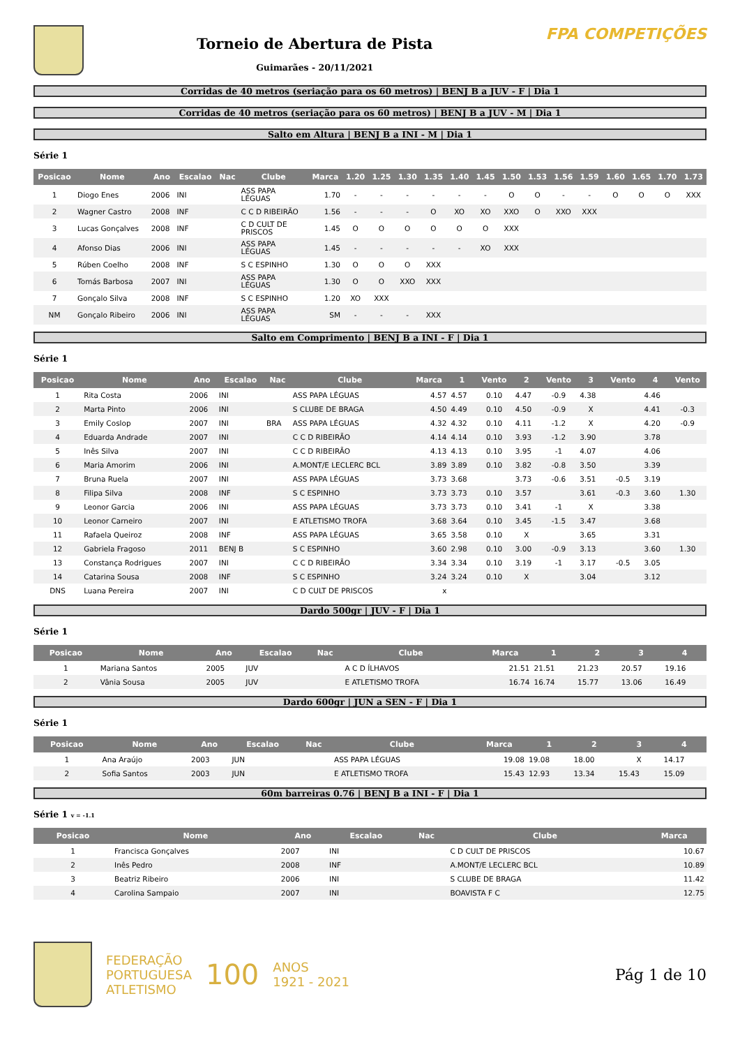Torneio de Abertura de Pista
Guimarães - 20/11/2021
FPA COMPETIÇÕES
Corridas de 40 metros (seriação para os 60 metros) | BENJ B a JUV - F | Dia 1
Corridas de 40 metros (seriação para os 60 metros) | BENJ B a JUV - M | Dia 1
Salto em Altura | BENJ B a INI - M | Dia 1
Série 1
| Posicao | Nome | Ano | Escalao | Nac | Clube | Marca | 1.20 | 1.25 | 1.30 | 1.35 | 1.40 | 1.45 | 1.50 | 1.53 | 1.56 | 1.59 | 1.60 | 1.65 | 1.70 | 1.73 |
| --- | --- | --- | --- | --- | --- | --- | --- | --- | --- | --- | --- | --- | --- | --- | --- | --- | --- | --- | --- | --- |
| 1 | Diogo Enes | 2006 | INI | | ASS PAPA LÉGUAS | 1.70 | - | - | - | - | - | - | O | O | - | - | O | O | O | XXX |
| 2 | Wagner Castro | 2008 | INF | | C C D RIBEIRÃO | 1.56 | - | - | - | O | XO | XO | XXO | O | XXO | XXX | | | | |
| 3 | Lucas Gonçalves | 2008 | INF | | C D CULT DE PRISCOS | 1.45 | O | O | O | O | O | O | XXX | | | | | | | |
| 4 | Afonso Dias | 2006 | INI | | ASS PAPA LÉGUAS | 1.45 | - | - | - | - | - | XO | XXX | | | | | | | |
| 5 | Rúben Coelho | 2008 | INF | | S C ESPINHO | 1.30 | O | O | O | XXX | | | | | | | | | | |
| 6 | Tomás Barbosa | 2007 | INI | | ASS PAPA LÉGUAS | 1.30 | O | O | XXO | XXX | | | | | | | | | | |
| 7 | Gonçalo Silva | 2008 | INF | | S C ESPINHO | 1.20 | XO | XXX | | | | | | | | | | | | |
| NM | Gonçalo Ribeiro | 2006 | INI | | ASS PAPA LÉGUAS | SM | - | - | - | XXX | | | | | | | | | | |
Salto em Comprimento | BENJ B a INI - F | Dia 1
Série 1
| Posicao | Nome | Ano | Escalao | Nac | Clube | Marca | 1 | Vento | 2 | Vento | 3 | Vento | 4 | Vento |
| --- | --- | --- | --- | --- | --- | --- | --- | --- | --- | --- | --- | --- | --- | --- |
| 1 | Rita Costa | 2006 | INI | | ASS PAPA LÉGUAS | 4.57 | 4.57 | 0.10 | 4.47 | -0.9 | 4.38 | | 4.46 | |
| 2 | Marta Pinto | 2006 | INI | | S CLUBE DE BRAGA | 4.50 | 4.49 | 0.10 | 4.50 | -0.9 | X | | 4.41 | -0.3 |
| 3 | Emily Coslop | 2007 | INI | BRA | ASS PAPA LÉGUAS | 4.32 | 4.32 | 0.10 | 4.11 | -1.2 | X | | 4.20 | -0.9 |
| 4 | Eduarda Andrade | 2007 | INI | | C C D RIBEIRÃO | 4.14 | 4.14 | 0.10 | 3.93 | -1.2 | 3.90 | | 3.78 | |
| 5 | Inês Silva | 2007 | INI | | C C D RIBEIRÃO | 4.13 | 4.13 | 0.10 | 3.95 | -1 | 4.07 | | 4.06 | |
| 6 | Maria Amorim | 2006 | INI | | A.MONT/E LECLERC BCL | 3.89 | 3.89 | 0.10 | 3.82 | -0.8 | 3.50 | | 3.39 | |
| 7 | Bruna Ruela | 2007 | INI | | ASS PAPA LÉGUAS | 3.73 | 3.68 | | 3.73 | -0.6 | 3.51 | -0.5 | 3.19 | |
| 8 | Filipa Silva | 2008 | INF | | S C ESPINHO | 3.73 | 3.73 | 0.10 | 3.57 | | 3.61 | -0.3 | 3.60 | 1.30 |
| 9 | Leonor Garcia | 2006 | INI | | ASS PAPA LÉGUAS | 3.73 | 3.73 | 0.10 | 3.41 | -1 | X | | 3.38 | |
| 10 | Leonor Carneiro | 2007 | INI | | E ATLETISMO TROFA | 3.68 | 3.64 | 0.10 | 3.45 | -1.5 | 3.47 | | 3.68 | |
| 11 | Rafaela Queiroz | 2008 | INF | | ASS PAPA LÉGUAS | 3.65 | 3.58 | 0.10 | X | | 3.65 | | 3.31 | |
| 12 | Gabriela Fragoso | 2011 | BENJ B | | S C ESPINHO | 3.60 | 2.98 | 0.10 | 3.00 | -0.9 | 3.13 | | 3.60 | 1.30 |
| 13 | Constança Rodrigues | 2007 | INI | | C C D RIBEIRÃO | 3.34 | 3.34 | 0.10 | 3.19 | -1 | 3.17 | -0.5 | 3.05 | |
| 14 | Catarina Sousa | 2008 | INF | | S C ESPINHO | 3.24 | 3.24 | 0.10 | X | | 3.04 | | 3.12 | |
| DNS | Luana Pereira | 2007 | INI | | C D CULT DE PRISCOS | x | | | | | | | | |
Dardo 500gr | JUV - F | Dia 1
Série 1
| Posicao | Nome | Ano | Escalao | Nac | Clube | Marca | 1 | 2 | 3 | 4 |
| --- | --- | --- | --- | --- | --- | --- | --- | --- | --- | --- |
| 1 | Mariana Santos | 2005 | JUV | | A C D ÍLHAVOS | 21.51 | 21.51 | 21.23 | 20.57 | 19.16 |
| 2 | Vânia Sousa | 2005 | JUV | | E ATLETISMO TROFA | 16.74 | 16.74 | 15.77 | 13.06 | 16.49 |
Dardo 600gr | JUN a SEN - F | Dia 1
Série 1
| Posicao | Nome | Ano | Escalao | Nac | Clube | Marca | 1 | 2 | 3 | 4 |
| --- | --- | --- | --- | --- | --- | --- | --- | --- | --- | --- |
| 1 | Ana Araújo | 2003 | JUN | | ASS PAPA LÉGUAS | 19.08 | 19.08 | 18.00 | X | 14.17 |
| 2 | Sofia Santos | 2003 | JUN | | E ATLETISMO TROFA | 15.43 | 12.93 | 13.34 | 15.43 | 15.09 |
60m barreiras 0.76 | BENJ B a INI - F | Dia 1
Série 1 v = -1.1
| Posicao | Nome | Ano | Escalao | Nac | Clube | Marca |
| --- | --- | --- | --- | --- | --- | --- |
| 1 | Francisca Gonçalves | 2007 | INI | | C D CULT DE PRISCOS | 10.67 |
| 2 | Inês Pedro | 2008 | INF | | A.MONT/E LECLERC BCL | 10.89 |
| 3 | Beatriz Ribeiro | 2006 | INI | | S CLUBE DE BRAGA | 11.42 |
| 4 | Carolina Sampaio | 2007 | INI | | BOAVISTA F C | 12.75 |
FEDERAÇÃO
PORTUGUESA
ATLETISMO
100
ANOS
1921 - 2021
Pág 1 de 10